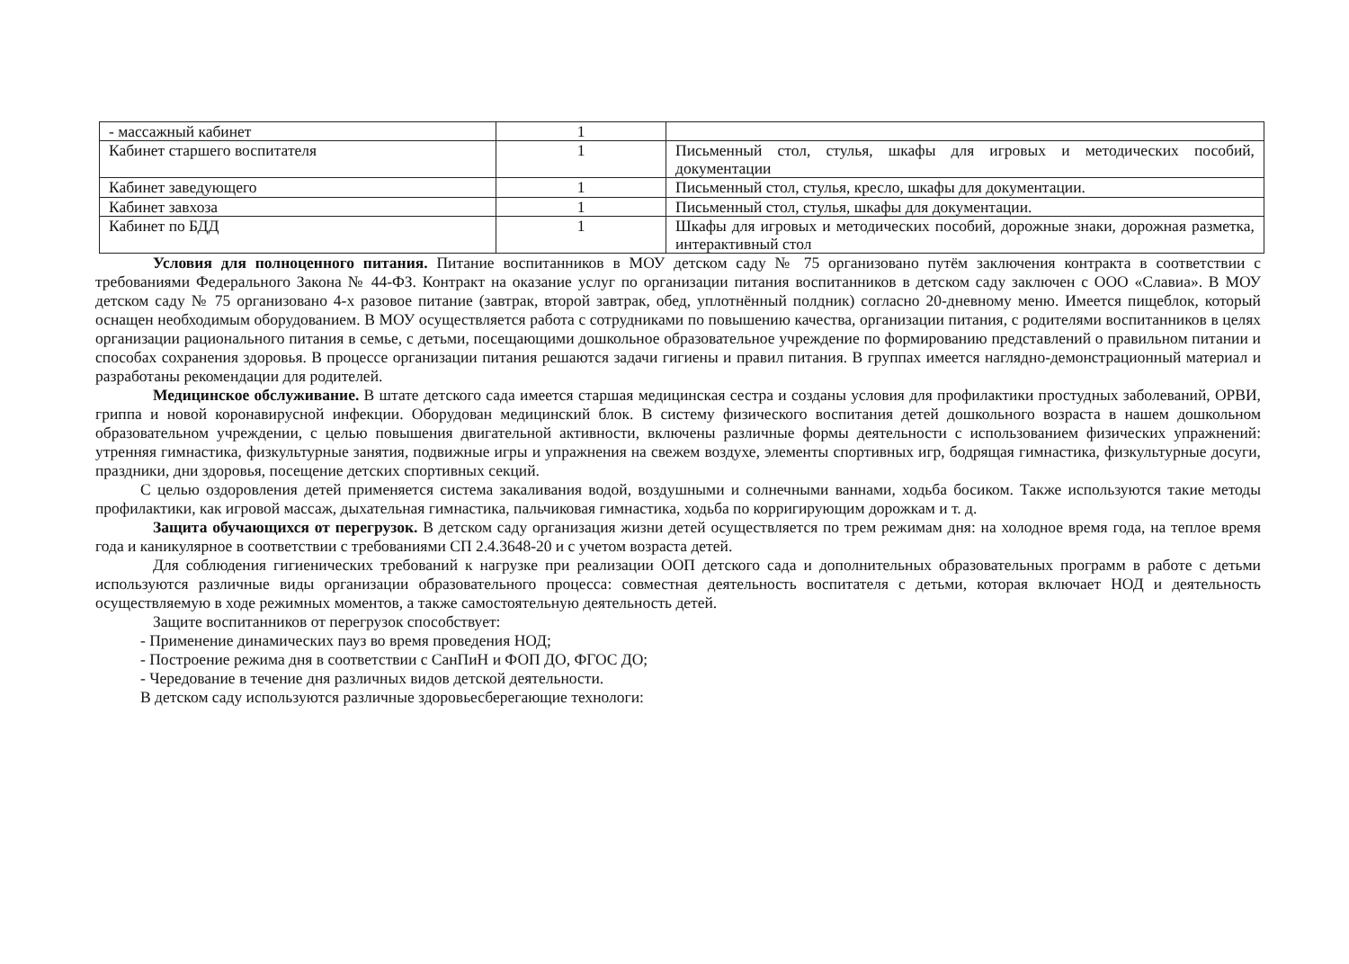| - массажный кабинет | 1 | |
| Кабинет старшего воспитателя | 1 | Письменный стол, стулья, шкафы для игровых и методических пособий, документации |
| Кабинет заведующего | 1 | Письменный стол, стулья, кресло, шкафы для документации. |
| Кабинет завхоза | 1 | Письменный стол, стулья, шкафы для документации. |
| Кабинет по БДД | 1 | Шкафы для игровых и методических пособий, дорожные знаки, дорожная разметка, интерактивный стол |
Условия для полноценного питания. Питание воспитанников в МОУ детском саду № 75 организовано путём заключения контракта в соответствии с требованиями Федерального Закона № 44-ФЗ. Контракт на оказание услуг по организации питания воспитанников в детском саду заключен с ООО «Славиа». В МОУ детском саду № 75 организовано 4-х разовое питание (завтрак, второй завтрак, обед, уплотнённый полдник) согласно 20-дневному меню. Имеется пищеблок, который оснащен необходимым оборудованием. В МОУ осуществляется работа с сотрудниками по повышению качества, организации питания, с родителями воспитанников в целях организации рационального питания в семье, с детьми, посещающими дошкольное образовательное учреждение по формированию представлений о правильном питании и способах сохранения здоровья. В процессе организации питания решаются задачи гигиены и правил питания. В группах имеется наглядно-демонстрационный материал и разработаны рекомендации для родителей.
Медицинское обслуживание. В штате детского сада имеется старшая медицинская сестра и созданы условия для профилактики простудных заболеваний, ОРВИ, гриппа и новой коронавирусной инфекции. Оборудован медицинский блок. В систему физического воспитания детей дошкольного возраста в нашем дошкольном образовательном учреждении, с целью повышения двигательной активности, включены различные формы деятельности с использованием физических упражнений: утренняя гимнастика, физкультурные занятия, подвижные игры и упражнения на свежем воздухе, элементы спортивных игр, бодрящая гимнастика, физкультурные досуги, праздники, дни здоровья, посещение детских спортивных секций.
С целью оздоровления детей применяется система закаливания водой, воздушными и солнечными ваннами, ходьба босиком. Также используются такие методы профилактики, как игровой массаж, дыхательная гимнастика, пальчиковая гимнастика, ходьба по корригирующим дорожкам и т. д.
Защита обучающихся от перегрузок. В детском саду организация жизни детей осуществляется по трем режимам дня: на холодное время года, на теплое время года и каникулярное в соответствии с требованиями СП 2.4.3648-20 и с учетом возраста детей.
Для соблюдения гигиенических требований к нагрузке при реализации ООП детского сада и дополнительных образовательных программ в работе с детьми используются различные виды организации образовательного процесса: совместная деятельность воспитателя с детьми, которая включает НОД и деятельность осуществляемую в ходе режимных моментов, а также самостоятельную деятельность детей.
Защите воспитанников от перегрузок способствует:
- Применение динамических пауз во время проведения НОД;
- Построение режима дня в соответствии с СанПиН и ФОП ДО, ФГОС ДО;
- Чередование в течение дня различных видов детской деятельности.
В детском саду используются различные здоровьесберегающие технологи: